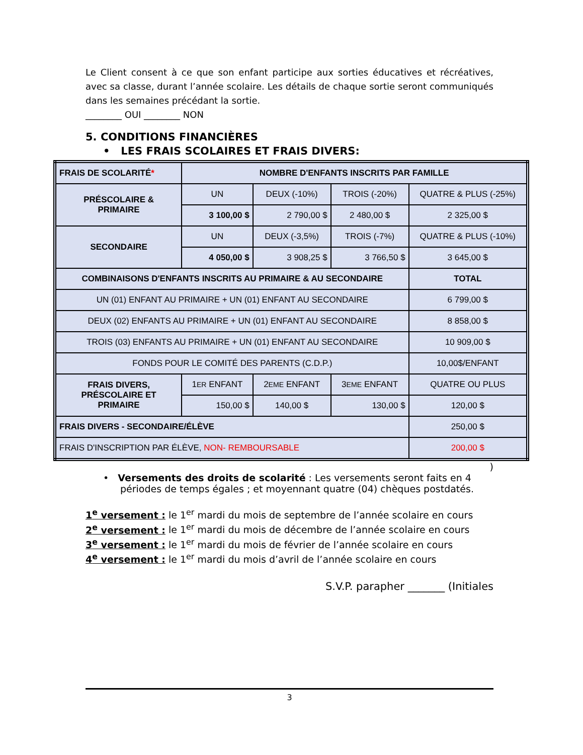Le Client consent à ce que son enfant participe aux sorties éducatives et récréatives, avec sa classe, durant l’année scolaire. Les détails de chaque sortie seront communiqués dans les semaines précédant la sortie.
________ OUI ________ NON
5. CONDITIONS FINANCIÈRES
• LES FRAIS SCOLAIRES ET FRAIS DIVERS:
| FRAIS DE SCOLARITÉ * | NOMBRE D'ENFANTS INSCRITS PAR FAMILLE | | | |
| PRÉSCOLAIRE & PRIMAIRE | UN | DEUX (-10%) | TROIS (-20%) | QUATRE & PLUS (-25%) |
| | 3 100,00 $ | 2 790,00 $ | 2 480,00 $ | 2 325,00 $ |
| SECONDAIRE | UN | DEUX (-3,5%) | TROIS (-7%) | QUATRE & PLUS (-10%) |
| | 4 050,00 $ | 3 908,25 $ | 3 766,50 $ | 3 645,00 $ |
| COMBINAISONS D'ENFANTS INSCRITS AU PRIMAIRE & AU SECONDAIRE | | | | TOTAL |
| UN (01) ENFANT AU PRIMAIRE + UN (01) ENFANT AU SECONDAIRE | | | | 6 799,00 $ |
| DEUX (02) ENFANTS AU PRIMAIRE + UN (01) ENFANT AU SECONDAIRE | | | | 8 858,00 $ |
| TROIS (03) ENFANTS AU PRIMAIRE + UN (01) ENFANT AU SECONDAIRE | | | | 10 909,00 $ |
| FONDS POUR LE COMITÉ DES PARENTS (C.D.P.) | | | | 10,00$/ENFANT |
| FRAIS DIVERS, PRÉSCOLAIRE ET PRIMAIRE | 1 ER ENFANT | 2 EME ENFANT | 3 EME ENFANT | QUATRE OU PLUS |
| | 150,00 $ | 140,00 $ | 130,00 $ | 120,00 $ |
| FRAIS DIVERS - SECONDAIRE/ÉLÈVE | | | | 250,00 $ |
| FRAIS D'INSCRIPTION PAR ÉLÈVE, NON- REMBOURSABLE | | | | 200,00 $ |
)
• Versements des droits de scolarité : Les versements seront faits en 4 périodes de temps égales ; et moyennant quatre (04) chèques postdatés.
1<sup>e</sup> versement : le 1<sup>er</sup> mardi du mois de septembre de l’année scolaire en cours
2<sup>e</sup> versement : le 1<sup>er</sup> mardi du mois de décembre de l’année scolaire en cours
3<sup>e</sup> versement : le 1<sup>er</sup> mardi du mois de février de l’année scolaire en cours
4<sup>e</sup> versement : le 1<sup>er</sup> mardi du mois d’avril de l’année scolaire en cours
S.V.P. parapher _______ (Initiales
3